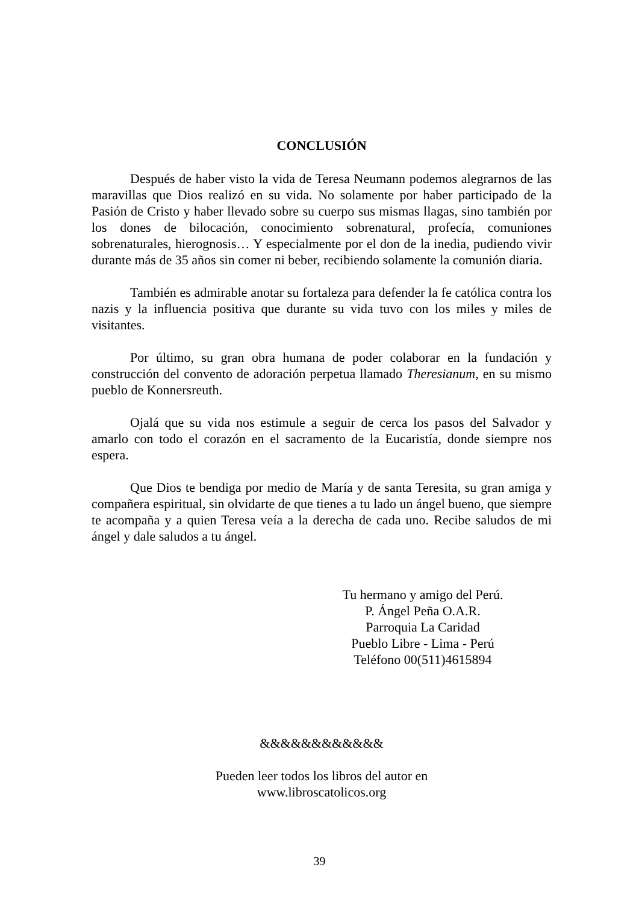CONCLUSIÓN
Después de haber visto la vida de Teresa Neumann podemos alegrarnos de las maravillas que Dios realizó en su vida. No solamente por haber participado de la Pasión de Cristo y haber llevado sobre su cuerpo sus mismas llagas, sino también por los dones de bilocación, conocimiento sobrenatural, profecía, comuniones sobrenaturales, hierognosis… Y especialmente por el don de la inedia, pudiendo vivir durante más de 35 años sin comer ni beber, recibiendo solamente la comunión diaria.
También es admirable anotar su fortaleza para defender la fe católica contra los nazis y la influencia positiva que durante su vida tuvo con los miles y miles de visitantes.
Por último, su gran obra humana de poder colaborar en la fundación y construcción del convento de adoración perpetua llamado Theresianum, en su mismo pueblo de Konnersreuth.
Ojalá que su vida nos estimule a seguir de cerca los pasos del Salvador y amarlo con todo el corazón en el sacramento de la Eucaristía, donde siempre nos espera.
Que Dios te bendiga por medio de María y de santa Teresita, su gran amiga y compañera espiritual, sin olvidarte de que tienes a tu lado un ángel bueno, que siempre te acompaña y a quien Teresa veía a la derecha de cada uno. Recibe saludos de mi ángel y dale saludos a tu ángel.
Tu hermano y amigo del Perú.
P. Ángel Peña O.A.R.
Parroquia La Caridad
Pueblo Libre - Lima - Perú
Teléfono 00(511)4615894
&&&&&&&&&&&&
Pueden leer todos los libros del autor en
www.libroscatolicos.org
39